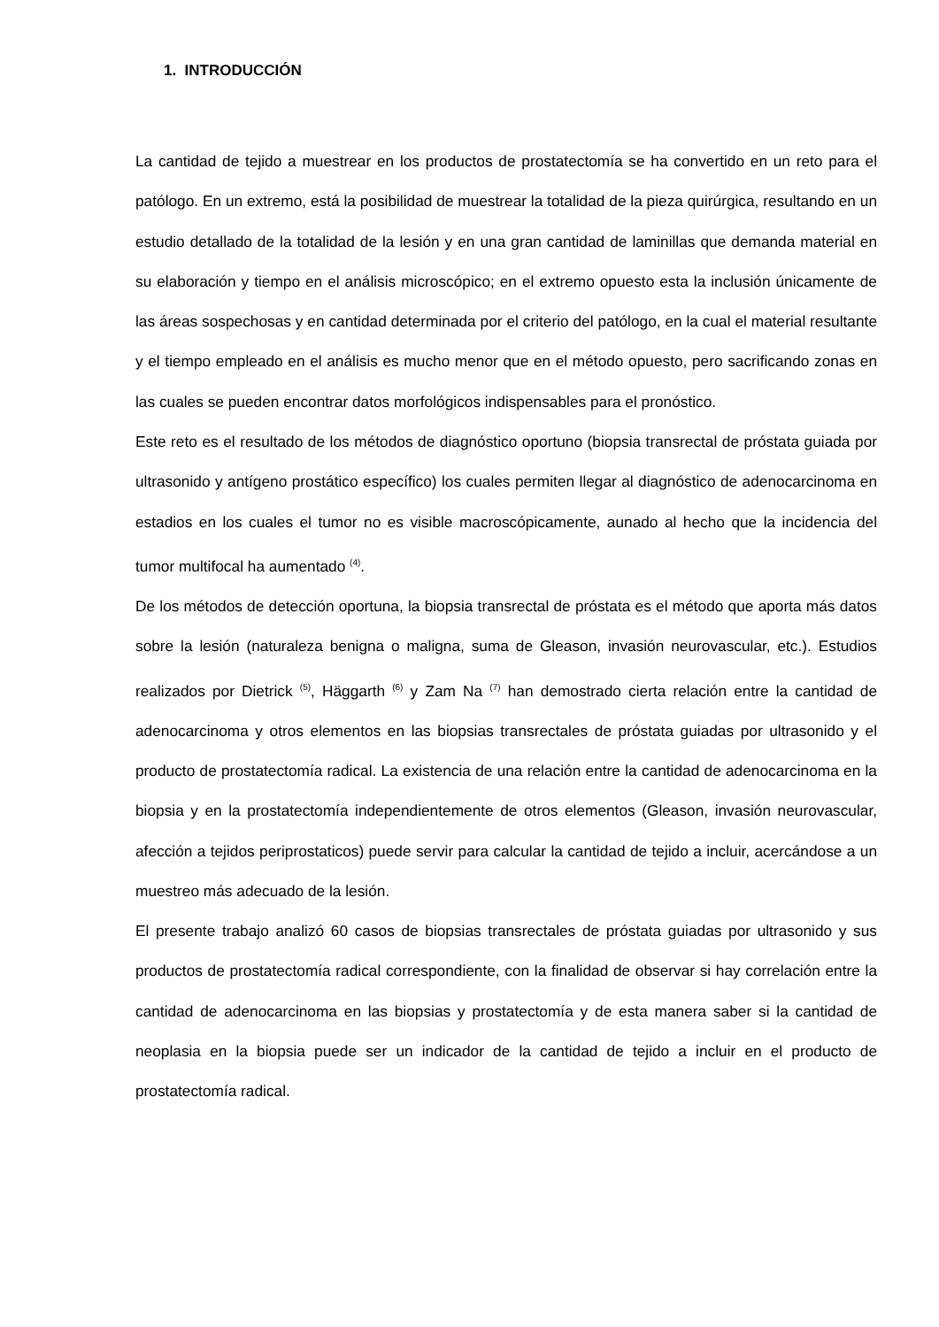1. INTRODUCCIÓN
La cantidad de tejido a muestrear en los productos de prostatectomía se ha convertido en un reto para el patólogo. En un extremo, está la posibilidad de muestrear la totalidad de la pieza quirúrgica, resultando en un estudio detallado de la totalidad de la lesión y en una gran cantidad de laminillas que demanda material en su elaboración y tiempo en el análisis microscópico; en el extremo opuesto esta la inclusión únicamente de las áreas sospechosas y en cantidad determinada por el criterio del patólogo, en la cual el material resultante y el tiempo empleado en el análisis es mucho menor que en el método opuesto, pero sacrificando zonas en las cuales se pueden encontrar datos morfológicos indispensables para el pronóstico.
Este reto es el resultado de los métodos de diagnóstico oportuno (biopsia transrectal de próstata guiada por ultrasonido y antígeno prostático específico) los cuales permiten llegar al diagnóstico de adenocarcinoma en estadios en los cuales el tumor no es visible macroscópicamente, aunado al hecho que la incidencia del tumor multifocal ha aumentado <sup>(4)</sup>.
De los métodos de detección oportuna, la biopsia transrectal de próstata es el método que aporta más datos sobre la lesión (naturaleza benigna o maligna, suma de Gleason, invasión neurovascular, etc.). Estudios realizados por Dietrick <sup>(5)</sup>, Häggarth <sup>(6)</sup> y Zam Na <sup>(7)</sup> han demostrado cierta relación entre la cantidad de adenocarcinoma y otros elementos en las biopsias transrectales de próstata guiadas por ultrasonido y el producto de prostatectomía radical. La existencia de una relación entre la cantidad de adenocarcinoma en la biopsia y en la prostatectomía independientemente de otros elementos (Gleason, invasión neurovascular, afección a tejidos periprostaticos) puede servir para calcular la cantidad de tejido a incluir, acercándose a un muestreo más adecuado de la lesión.
El presente trabajo analizó 60 casos de biopsias transrectales de próstata guiadas por ultrasonido y sus productos de prostatectomía radical correspondiente, con la finalidad de observar si hay correlación entre la cantidad de adenocarcinoma en las biopsias y prostatectomía y de esta manera saber si la cantidad de neoplasia en la biopsia puede ser un indicador de la cantidad de tejido a incluir en el producto de prostatectomía radical.